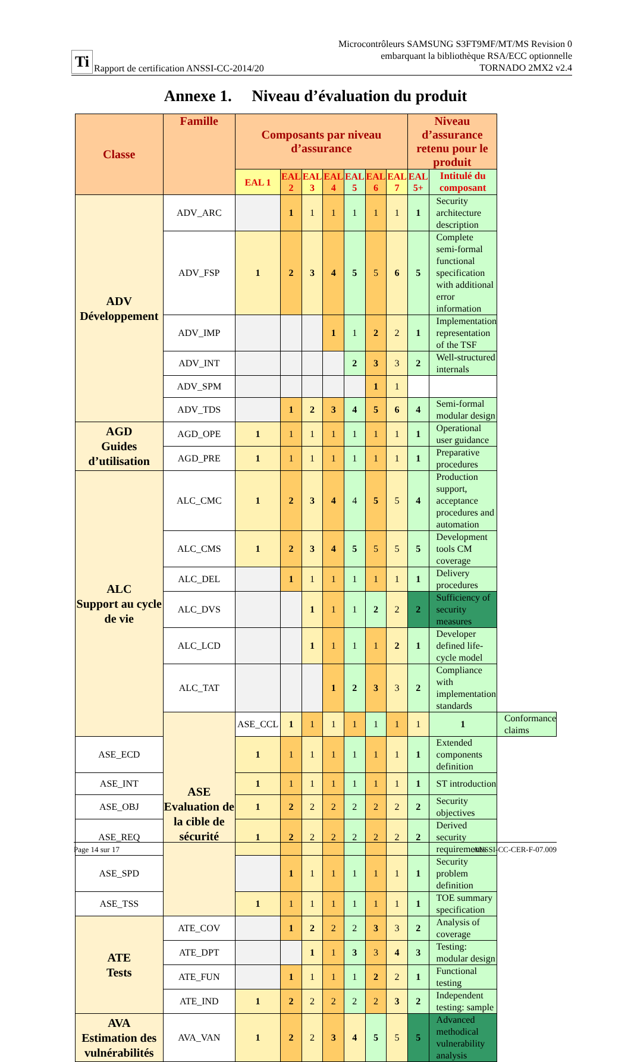Ti Rapport de certification ANSSI-CC-2014/20
Microcontrôleurs SAMSUNG S3FT9MF/MT/MS Revision 0
embarquant la bibliothèque RSA/ECC optionnelle
TORNADO 2MX2 v2.4
Annexe 1. Niveau d’évaluation du produit
| Classe | Famille | Composants par niveau d’assurance | | | | | | | Niveau d’assurance retenu pour le produit | | |
| --- | --- | --- | --- | --- | --- | --- | --- | --- | --- | --- | --- |
| | | EAL 1 | EAL 2 | EAL 3 | EAL 4 | EAL 5 | EAL 6 | EAL 7 | EAL 5+ | Intitulé du composant | |
| ADV Développement | ADV_ARC | | 1 | 1 | 1 | 1 | 1 | 1 | 1 | Security architecture description | |
| | ADV_FSP | 1 | 2 | 3 | 4 | 5 | 5 | 6 | 5 | Complete semi-formal functional specification with additional error information | |
| | ADV_IMP | | | | 1 | 1 | 2 | 2 | 1 | Implementation representation of the TSF | |
| | ADV_INT | | | | | 2 | 3 | 3 | 2 | Well-structured internals | |
| | ADV_SPM | | | | | | 1 | 1 | | | |
| | ADV_TDS | | 1 | 2 | 3 | 4 | 5 | 6 | 4 | Semi-formal modular design | |
| AGD Guides d’utilisation | AGD_OPE | 1 | 1 | 1 | 1 | 1 | 1 | 1 | 1 | Operational user guidance | |
| | AGD_PRE | 1 | 1 | 1 | 1 | 1 | 1 | 1 | 1 | Preparative procedures | |
| ALC Support au cycle de vie | ALC_CMC | 1 | 2 | 3 | 4 | 4 | 5 | 5 | 4 | Production support, acceptance procedures and automation | |
| | ALC_CMS | 1 | 2 | 3 | 4 | 5 | 5 | 5 | 5 | Development tools CM coverage | |
| | ALC_DEL | | 1 | 1 | 1 | 1 | 1 | 1 | 1 | Delivery procedures | |
| | ALC_DVS | | | 1 | 1 | 1 | 2 | 2 | 2 | Sufficiency of security measures | |
| | ALC_LCD | | | 1 | 1 | 1 | 1 | 2 | 1 | Developer defined life-cycle model | |
| | ALC_TAT | | | | 1 | 2 | 3 | 3 | 2 | Compliance with implementation standards | |
| | ASE Evaluation de la cible de sécurité | ASE_CCL | 1 | 1 | 1 | 1 | 1 | 1 | 1 | 1 | Conformance claims |
| ASE_ECD | | 1 | 1 | 1 | 1 | 1 | 1 | 1 | 1 | Extended components definition | |
| ASE_INT | | 1 | 1 | 1 | 1 | 1 | 1 | 1 | 1 | ST introduction | |
| ASE_OBJ | | 1 | 2 | 2 | 2 | 2 | 2 | 2 | 2 | Security objectives | |
| ASE_REQ | | 1 | 2 | 2 | 2 | 2 | 2 | 2 | 2 | Derived security requirements | |
| ASE_SPD | | | 1 | 1 | 1 | 1 | 1 | 1 | 1 | Security problem definition | |
| ASE_TSS | | 1 | 1 | 1 | 1 | 1 | 1 | 1 | 1 | TOE summary specification | |
| ATE Tests | ATE_COV | | 1 | 2 | 2 | 2 | 3 | 3 | 2 | Analysis of coverage | |
| | ATE_DPT | | | 1 | 1 | 3 | 3 | 4 | 3 | Testing: modular design | |
| | ATE_FUN | | 1 | 1 | 1 | 1 | 2 | 2 | 1 | Functional testing | |
| | ATE_IND | 1 | 2 | 2 | 2 | 2 | 2 | 3 | 2 | Independent testing: sample | |
| AVA Estimation des vulnérabilités | AVA_VAN | 1 | 2 | 2 | 3 | 4 | 5 | 5 | 5 | Advanced methodical vulnerability analysis | |
Page 14 sur 17 ANSSI-CC-CER-F-07.009